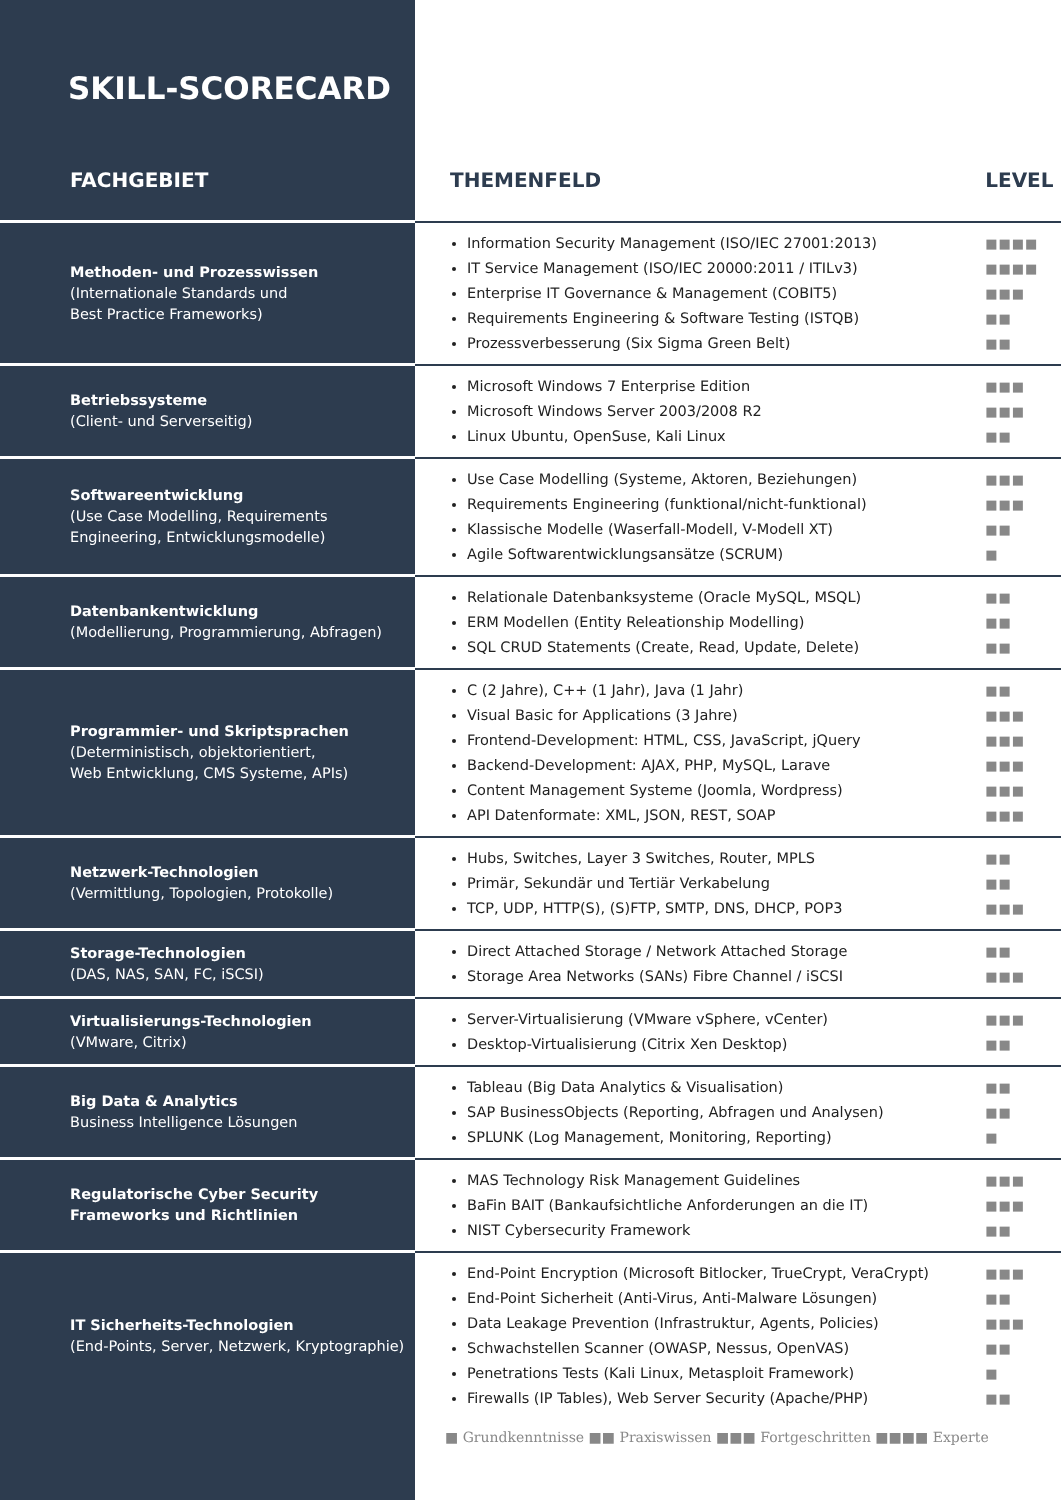SKILL-SCORECARD
| FACHGEBIET | THEMENFELD | LEVEL |
| --- | --- | --- |
| Methoden- und Prozesswissen (Internationale Standards und Best Practice Frameworks) | Information Security Management (ISO/IEC 27001:2013) IT Service Management (ISO/IEC 20000:2011 / ITILv3) Enterprise IT Governance & Management (COBIT5) Requirements Engineering & Software Testing (ISTQB) Prozessverbesserung (Six Sigma Green Belt) | ■■■■ ■■■■ ■■■ ■■ ■■ |
| Betriebssysteme (Client- und Serverseitig) | Microsoft Windows 7 Enterprise Edition Microsoft Windows Server 2003/2008 R2 Linux Ubuntu, OpenSuse, Kali Linux | ■■■ ■■■ ■■ |
| Softwareentwicklung (Use Case Modelling, Requirements Engineering, Entwicklungsmodelle) | Use Case Modelling (Systeme, Aktoren, Beziehungen) Requirements Engineering (funktional/nicht-funktional) Klassische Modelle (Waserfall-Modell, V-Modell XT) Agile Softwarentwicklungsansätze (SCRUM) | ■■■ ■■■ ■■ ■ |
| Datenbankentwicklung (Modellierung, Programmierung, Abfragen) | Relationale Datenbanksysteme (Oracle MySQL, MSQL) ERM Modellen (Entity Releationship Modelling) SQL CRUD Statements (Create, Read, Update, Delete) | ■■ ■■ ■■ |
| Programmier- und Skriptsprachen (Deterministisch, objektorientiert, Web Entwicklung, CMS Systeme, APIs) | C (2 Jahre), C++ (1 Jahr), Java (1 Jahr) Visual Basic for Applications (3 Jahre) Frontend-Development: HTML, CSS, JavaScript, jQuery Backend-Development: AJAX, PHP, MySQL, Larave Content Management Systeme (Joomla, Wordpress) API Datenformate: XML, JSON, REST, SOAP | ■■ ■■■ ■■■ ■■■ ■■■ ■■■ |
| Netzwerk-Technologien (Vermittlung, Topologien, Protokolle) | Hubs, Switches, Layer 3 Switches, Router, MPLS Primär, Sekundär und Tertiär Verkabelung TCP, UDP, HTTP(S), (S)FTP, SMTP, DNS, DHCP, POP3 | ■■ ■■ ■■■ |
| Storage-Technologien (DAS, NAS, SAN, FC, iSCSI) | Direct Attached Storage / Network Attached Storage Storage Area Networks (SANs) Fibre Channel / iSCSI | ■■ ■■■ |
| Virtualisierungs-Technologien (VMware, Citrix) | Server-Virtualisierung (VMware vSphere, vCenter) Desktop-Virtualisierung (Citrix Xen Desktop) | ■■■ ■■ |
| Big Data & Analytics Business Intelligence Lösungen | Tableau (Big Data Analytics & Visualisation) SAP BusinessObjects (Reporting, Abfragen und Analysen) SPLUNK (Log Management, Monitoring, Reporting) | ■■ ■■ ■ |
| Regulatorische Cyber Security Frameworks und Richtlinien | MAS Technology Risk Management Guidelines BaFin BAIT (Bankaufsichtliche Anforderungen an die IT) NIST Cybersecurity Framework | ■■■ ■■■ ■■ |
| IT Sicherheits-Technologien (End-Points, Server, Netzwerk, Kryptographie) | End-Point Encryption (Microsoft Bitlocker, TrueCrypt, VeraCrypt) End-Point Sicherheit (Anti-Virus, Anti-Malware Lösungen) Data Leakage Prevention (Infrastruktur, Agents, Policies) Schwachstellen Scanner (OWASP, Nessus, OpenVAS) Penetrations Tests (Kali Linux, Metasploit Framework) Firewalls (IP Tables), Web Server Security (Apache/PHP) | ■■■ ■■ ■■■ ■■ ■ ■■ |
■ Grundkenntnisse ■■ Praxiswissen ■■■ Fortgeschritten ■■■■ Experte